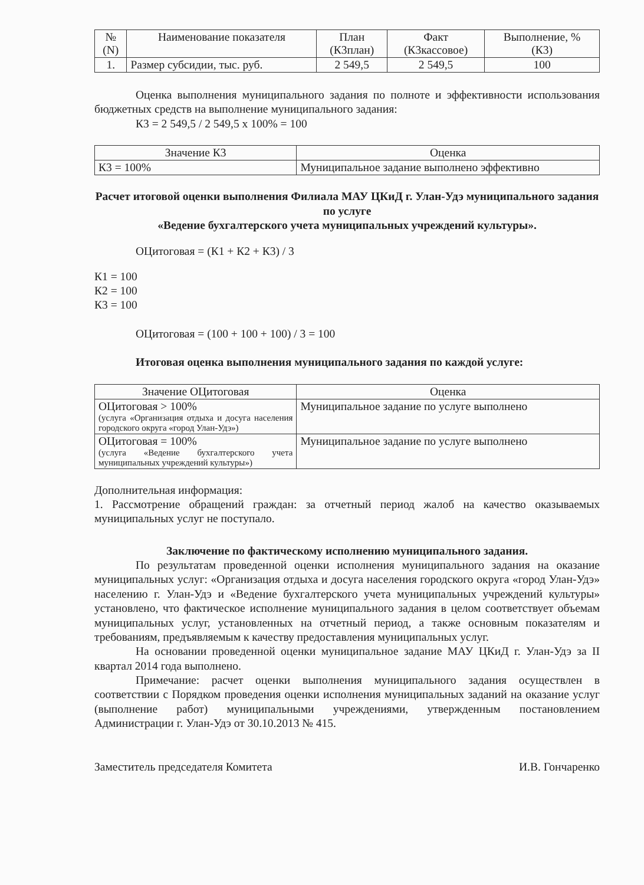| № (N) | Наименование показателя | План (К3план) | Факт (К3кассовое) | Выполнение, % (К3) |
| --- | --- | --- | --- | --- |
| 1. | Размер субсидии, тыс. руб. | 2 549,5 | 2 549,5 | 100 |
Оценка выполнения муниципального задания по полноте и эффективности использования бюджетных средств на выполнение муниципального задания:
К3 = 2 549,5 / 2 549,5 х 100% = 100
| Значение К3 | Оценка |
| --- | --- |
| К3 = 100% | Муниципальное задание выполнено эффективно |
Расчет итоговой оценки выполнения Филиала МАУ ЦКиД г. Улан-Удэ муниципального задания по услуге
«Ведение бухгалтерского учета муниципальных учреждений культуры».
ОЦитоговая = (К1 + К2 + К3) / 3
К1 = 100
К2 = 100
К3 = 100
ОЦитоговая = (100 + 100 + 100) / 3 = 100
Итоговая оценка выполнения муниципального задания по каждой услуге:
| Значение ОЦитоговая | Оценка |
| --- | --- |
| ОЦитоговая > 100% (услуга «Организация отдыха и досуга населения городского округа «город Улан-Удэ») | Муниципальное задание по услуге выполнено |
| ОЦитоговая = 100% (услуга «Ведение бухгалтерского учета муниципальных учреждений культуры») | Муниципальное задание по услуге выполнено |
Дополнительная информация:
1. Рассмотрение обращений граждан: за отчетный период жалоб на качество оказываемых муниципальных услуг не поступало.
Заключение по фактическому исполнению муниципального задания.
По результатам проведенной оценки исполнения муниципального задания на оказание муниципальных услуг: «Организация отдыха и досуга населения городского округа «город Улан-Удэ» населению г. Улан-Удэ и «Ведение бухгалтерского учета муниципальных учреждений культуры» установлено, что фактическое исполнение муниципального задания в целом соответствует объемам муниципальных услуг, установленных на отчетный период, а также основным показателям и требованиям, предъявляемым к качеству предоставления муниципальных услуг.
На основании проведенной оценки муниципальное задание МАУ ЦКиД г. Улан-Удэ за II квартал 2014 года выполнено.
Примечание: расчет оценки выполнения муниципального задания осуществлен в соответствии с Порядком проведения оценки исполнения муниципальных заданий на оказание услуг (выполнение работ) муниципальными учреждениями, утвержденным постановлением Администрации г. Улан-Удэ от 30.10.2013 № 415.
Заместитель председателя Комитета И.В. Гончаренко